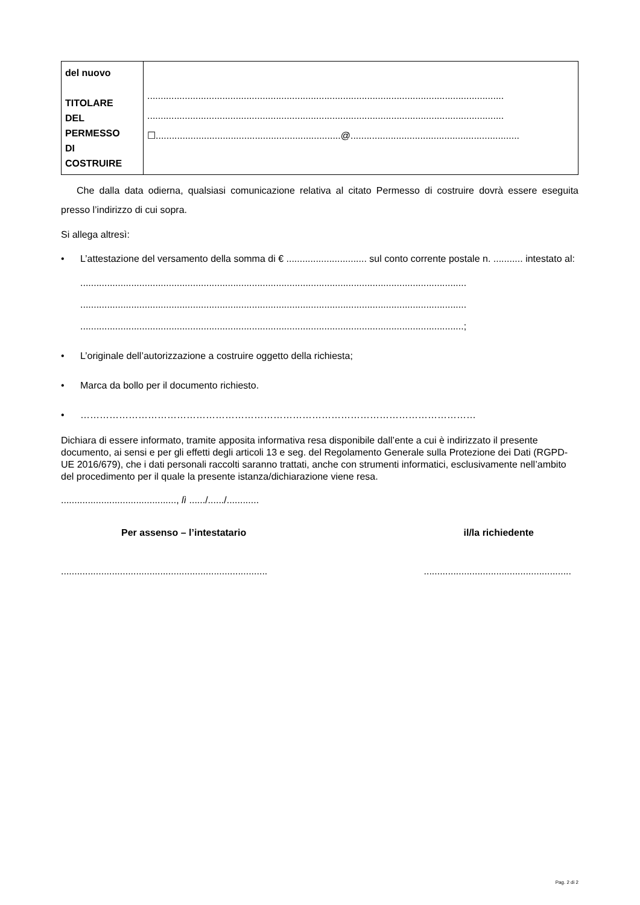| del nuovo TITOLARE DEL PERMESSO DI COSTRUIRE | ..................................................................................................................................... ..................................................................................................................................... ☐.....................................................................@............................................................... |
Che dalla data odierna, qualsiasi comunicazione relativa al citato Permesso di costruire dovrà essere eseguita presso l’indirizzo di cui sopra.
Si allega altresì:
• L’attestazione del versamento della somma di € .............................. sul conto corrente postale n. ........... intestato al:
................................................................................................................................................
................................................................................................................................................
...............................................................................................................................................;
• L’originale dell’autorizzazione a costruire oggetto della richiesta;
• Marca da bollo per il documento richiesto.
• ……………………………………………………………………………………………………………
Dichiara di essere informato, tramite apposita informativa resa disponibile dall’ente a cui è indirizzato il presente documento, ai sensi e per gli effetti degli articoli 13 e seg. del Regolamento Generale sulla Protezione dei Dati (RGPD-UE 2016/679), che i dati personali raccolti saranno trattati, anche con strumenti informatici, esclusivamente nell’ambito del procedimento per il quale la presente istanza/dichiarazione viene resa.
..........................................., lì ....../....../............
Per assenso – l’intestatario il/la richiedente
....................................................................................................................................
Pag. 2 di 2